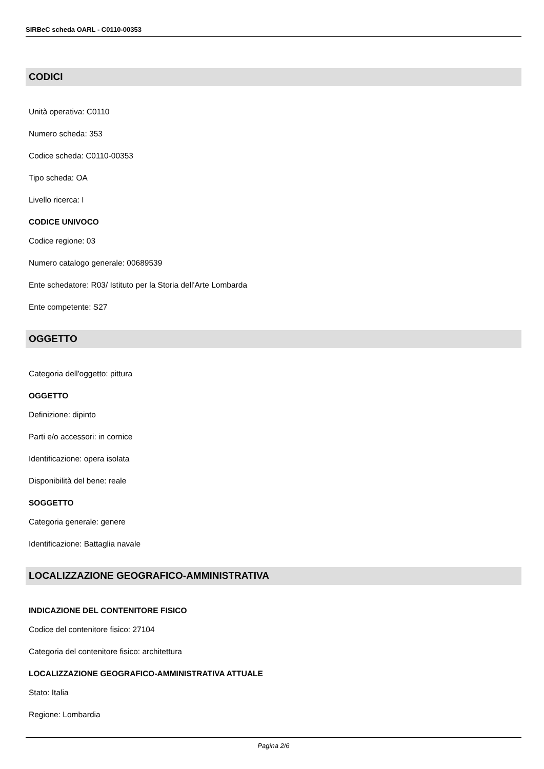SIRBeC scheda OARL - C0110-00353
CODICI
Unità operativa: C0110
Numero scheda: 353
Codice scheda: C0110-00353
Tipo scheda: OA
Livello ricerca: I
CODICE UNIVOCO
Codice regione: 03
Numero catalogo generale: 00689539
Ente schedatore: R03/ Istituto per la Storia dell'Arte Lombarda
Ente competente: S27
OGGETTO
Categoria dell'oggetto: pittura
OGGETTO
Definizione: dipinto
Parti e/o accessori: in cornice
Identificazione: opera isolata
Disponibilità del bene: reale
SOGGETTO
Categoria generale: genere
Identificazione: Battaglia navale
LOCALIZZAZIONE GEOGRAFICO-AMMINISTRATIVA
INDICAZIONE DEL CONTENITORE FISICO
Codice del contenitore fisico: 27104
Categoria del contenitore fisico: architettura
LOCALIZZAZIONE GEOGRAFICO-AMMINISTRATIVA ATTUALE
Stato: Italia
Regione: Lombardia
Pagina 2/6